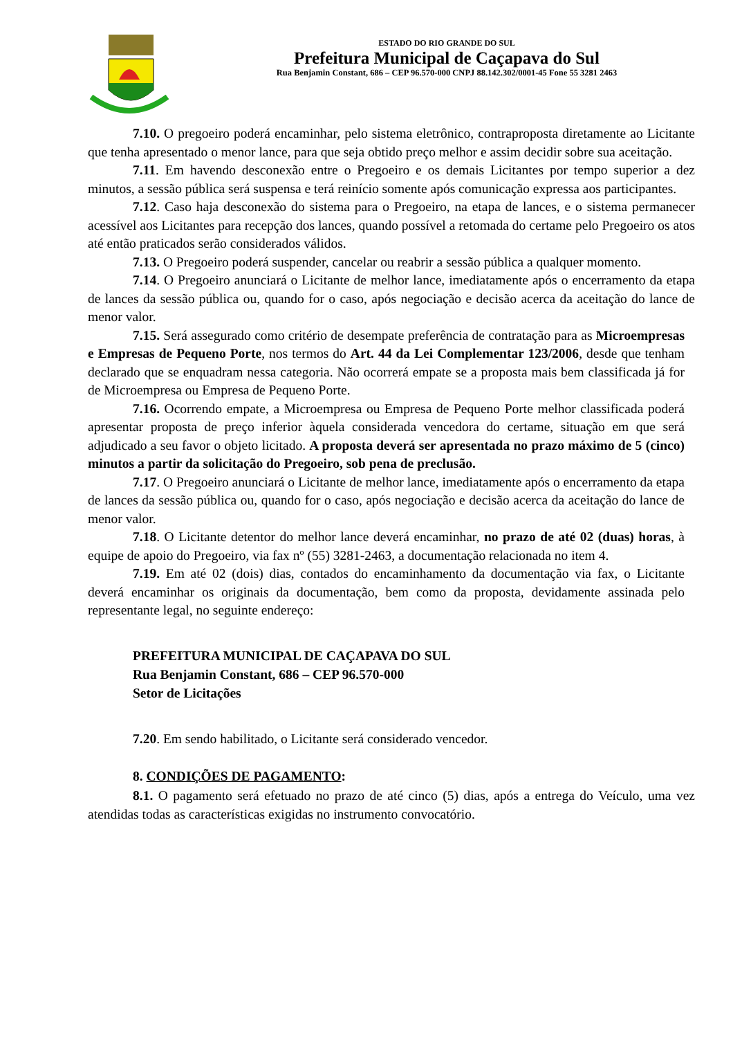ESTADO DO RIO GRANDE DO SUL
Prefeitura Municipal de Caçapava do Sul
Rua Benjamin Constant, 686 – CEP 96.570-000 CNPJ 88.142.302/0001-45 Fone 55 3281 2463
7.10. O pregoeiro poderá encaminhar, pelo sistema eletrônico, contraproposta diretamente ao Licitante que tenha apresentado o menor lance, para que seja obtido preço melhor e assim decidir sobre sua aceitação.
7.11. Em havendo desconexão entre o Pregoeiro e os demais Licitantes por tempo superior a dez minutos, a sessão pública será suspensa e terá reinício somente após comunicação expressa aos participantes.
7.12. Caso haja desconexão do sistema para o Pregoeiro, na etapa de lances, e o sistema permanecer acessível aos Licitantes para recepção dos lances, quando possível a retomada do certame pelo Pregoeiro os atos até então praticados serão considerados válidos.
7.13. O Pregoeiro poderá suspender, cancelar ou reabrir a sessão pública a qualquer momento.
7.14. O Pregoeiro anunciará o Licitante de melhor lance, imediatamente após o encerramento da etapa de lances da sessão pública ou, quando for o caso, após negociação e decisão acerca da aceitação do lance de menor valor.
7.15. Será assegurado como critério de desempate preferência de contratação para as Microempresas e Empresas de Pequeno Porte, nos termos do Art. 44 da Lei Complementar 123/2006, desde que tenham declarado que se enquadram nessa categoria. Não ocorrerá empate se a proposta mais bem classificada já for de Microempresa ou Empresa de Pequeno Porte.
7.16. Ocorrendo empate, a Microempresa ou Empresa de Pequeno Porte melhor classificada poderá apresentar proposta de preço inferior àquela considerada vencedora do certame, situação em que será adjudicado a seu favor o objeto licitado. A proposta deverá ser apresentada no prazo máximo de 5 (cinco) minutos a partir da solicitação do Pregoeiro, sob pena de preclusão.
7.17. O Pregoeiro anunciará o Licitante de melhor lance, imediatamente após o encerramento da etapa de lances da sessão pública ou, quando for o caso, após negociação e decisão acerca da aceitação do lance de menor valor.
7.18. O Licitante detentor do melhor lance deverá encaminhar, no prazo de até 02 (duas) horas, à equipe de apoio do Pregoeiro, via fax nº (55) 3281-2463, a documentação relacionada no item 4.
7.19. Em até 02 (dois) dias, contados do encaminhamento da documentação via fax, o Licitante deverá encaminhar os originais da documentação, bem como da proposta, devidamente assinada pelo representante legal, no seguinte endereço:
PREFEITURA MUNICIPAL DE CAÇAPAVA DO SUL
Rua Benjamin Constant, 686 – CEP 96.570-000
Setor de Licitações
7.20. Em sendo habilitado, o Licitante será considerado vencedor.
8. CONDIÇÕES DE PAGAMENTO:
8.1. O pagamento será efetuado no prazo de até cinco (5) dias, após a entrega do Veículo, uma vez atendidas todas as características exigidas no instrumento convocatório.